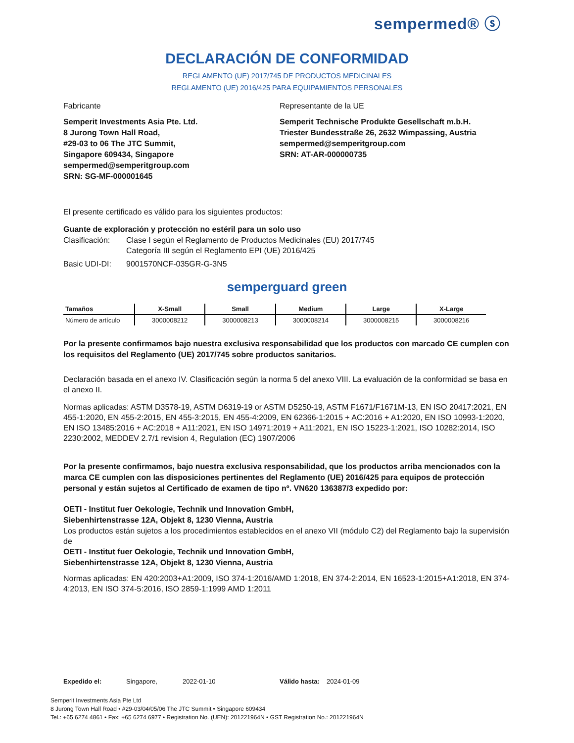sempermed® ⓢ
DECLARACIÓN DE CONFORMIDAD
REGLAMENTO (UE) 2017/745 DE PRODUCTOS MEDICINALES
REGLAMENTO (UE) 2016/425 PARA EQUIPAMIENTOS PERSONALES
Fabricante
Semperit Investments Asia Pte. Ltd.
8 Jurong Town Hall Road,
#29-03 to 06 The JTC Summit,
Singapore 609434, Singapore
sempermed@semperitgroup.com
SRN: SG-MF-000001645
Representante de la UE
Semperit Technische Produkte Gesellschaft m.b.H.
Triester Bundesstraße 26, 2632 Wimpassing, Austria
sempermed@semperitgroup.com
SRN: AT-AR-000000735
El presente certificado es válido para los siguientes productos:
Guante de exploración y protección no estéril para un solo uso
Clasificación:
Clase I según el Reglamento de Productos Medicinales (EU) 2017/745
Categoría III según el Reglamento EPI (UE) 2016/425
Basic UDI-DI: 9001570NCF-035GR-G-3N5
semperguard green
| Tamaños | X-Small | Small | Medium | Large | X-Large |
| --- | --- | --- | --- | --- | --- |
| Número de artículo | 3000008212 | 3000008213 | 3000008214 | 3000008215 | 3000008216 |
Por la presente confirmamos bajo nuestra exclusiva responsabilidad que los productos con marcado CE cumplen con los requisitos del Reglamento (UE) 2017/745 sobre productos sanitarios.
Declaración basada en el anexo IV. Clasificación según la norma 5 del anexo VIII. La evaluación de la conformidad se basa en el anexo II.
Normas aplicadas: ASTM D3578-19, ASTM D6319-19 or ASTM D5250-19, ASTM F1671/F1671M-13, EN ISO 20417:2021, EN 455-1:2020, EN 455-2:2015, EN 455-3:2015, EN 455-4:2009, EN 62366-1:2015 + AC:2016 + A1:2020, EN ISO 10993-1:2020, EN ISO 13485:2016 + AC:2018 + A11:2021, EN ISO 14971:2019 + A11:2021, EN ISO 15223-1:2021, ISO 10282:2014, ISO 2230:2002, MEDDEV 2.7/1 revision 4, Regulation (EC) 1907/2006
Por la presente confirmamos, bajo nuestra exclusiva responsabilidad, que los productos arriba mencionados con la marca CE cumplen con las disposiciones pertinentes del Reglamento (UE) 2016/425 para equipos de protección personal y están sujetos al Certificado de examen de tipo nº. VN620 136387/3 expedido por:
OETI - Institut fuer Oekologie, Technik und Innovation GmbH,
Siebenhirtenstrasse 12A, Objekt 8, 1230 Vienna, Austria
Los productos están sujetos a los procedimientos establecidos en el anexo VII (módulo C2) del Reglamento bajo la supervisión de
OETI - Institut fuer Oekologie, Technik und Innovation GmbH,
Siebenhirtenstrasse 12A, Objekt 8, 1230 Vienna, Austria
Normas aplicadas: EN 420:2003+A1:2009, ISO 374-1:2016/AMD 1:2018, EN 374-2:2014, EN 16523-1:2015+A1:2018, EN 374-4:2013, EN ISO 374-5:2016, ISO 2859-1:1999 AMD 1:2011
Expedido el: Singapore, 2022-01-10 Válido hasta: 2024-01-09
Semperit Investments Asia Pte Ltd
8 Jurong Town Hall Road • #29-03/04/05/06 The JTC Summit • Singapore 609434
Tel.: +65 6274 4861 • Fax: +65 6274 6977 • Registration No. (UEN): 201221964N • GST Registration No.: 201221964N